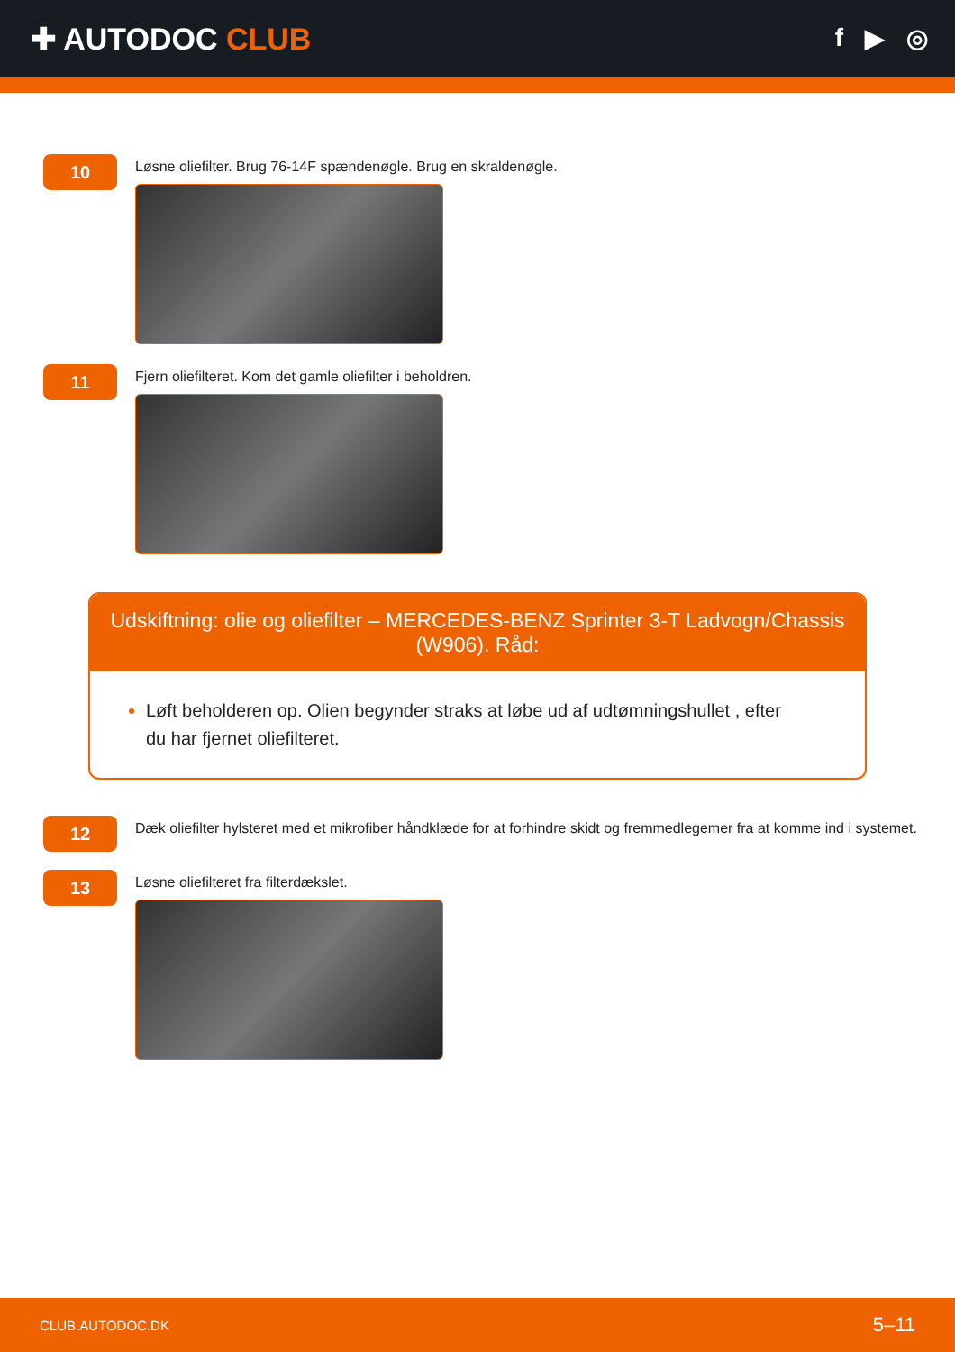✚ AUTODOC CLUB
f ▶ ◎
10
Løsne oliefilter. Brug 76-14F spændenøgle. Brug en skraldenøgle.
11
Fjern oliefilteret. Kom det gamle oliefilter i beholdren.
Udskiftning: olie og oliefilter – MERCEDES-BENZ Sprinter 3-T Ladvogn/Chassis (W906). Råd:
Løft beholderen op. Olien begynder straks at løbe ud af udtømningshullet , efter du har fjernet oliefilteret.
12
Dæk oliefilter hylsteret med et mikrofiber håndklæde for at forhindre skidt og fremmedlegemer fra at komme ind i systemet.
13
Løsne oliefilteret fra filterdækslet.
CLUB.AUTODOC.DK 5–11